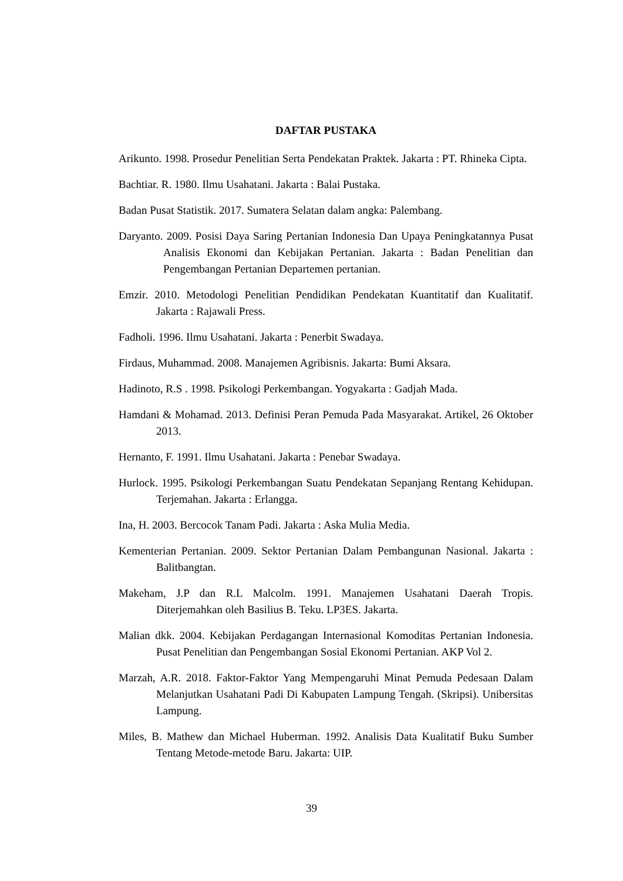DAFTAR PUSTAKA
Arikunto. 1998. Prosedur Penelitian Serta Pendekatan Praktek. Jakarta : PT. Rhineka Cipta.
Bachtiar. R. 1980. Ilmu Usahatani. Jakarta : Balai Pustaka.
Badan Pusat Statistik. 2017. Sumatera Selatan dalam angka: Palembang.
Daryanto. 2009. Posisi Daya Saring Pertanian Indonesia Dan Upaya Peningkatannya Pusat Analisis Ekonomi dan Kebijakan Pertanian. Jakarta : Badan Penelitian dan Pengembangan Pertanian Departemen pertanian.
Emzir. 2010. Metodologi Penelitian Pendidikan Pendekatan Kuantitatif dan Kualitatif. Jakarta : Rajawali Press.
Fadholi. 1996. Ilmu Usahatani. Jakarta : Penerbit Swadaya.
Firdaus, Muhammad. 2008. Manajemen Agribisnis. Jakarta: Bumi Aksara.
Hadinoto, R.S . 1998. Psikologi Perkembangan. Yogyakarta : Gadjah Mada.
Hamdani & Mohamad. 2013. Definisi Peran Pemuda Pada Masyarakat. Artikel, 26 Oktober 2013.
Hernanto, F. 1991. Ilmu Usahatani. Jakarta : Penebar Swadaya.
Hurlock. 1995. Psikologi Perkembangan Suatu Pendekatan Sepanjang Rentang Kehidupan. Terjemahan. Jakarta : Erlangga.
Ina, H. 2003. Bercocok Tanam Padi. Jakarta : Aska Mulia Media.
Kementerian Pertanian. 2009. Sektor Pertanian Dalam Pembangunan Nasional. Jakarta : Balitbangtan.
Makeham, J.P dan R.L Malcolm. 1991. Manajemen Usahatani Daerah Tropis. Diterjemahkan oleh Basilius B. Teku. LP3ES. Jakarta.
Malian dkk. 2004. Kebijakan Perdagangan Internasional Komoditas Pertanian Indonesia. Pusat Penelitian dan Pengembangan Sosial Ekonomi Pertanian. AKP Vol 2.
Marzah, A.R. 2018. Faktor-Faktor Yang Mempengaruhi Minat Pemuda Pedesaan Dalam Melanjutkan Usahatani Padi Di Kabupaten Lampung Tengah. (Skripsi). Unibersitas Lampung.
Miles, B. Mathew dan Michael Huberman. 1992. Analisis Data Kualitatif Buku Sumber Tentang Metode-metode Baru. Jakarta: UIP.
39